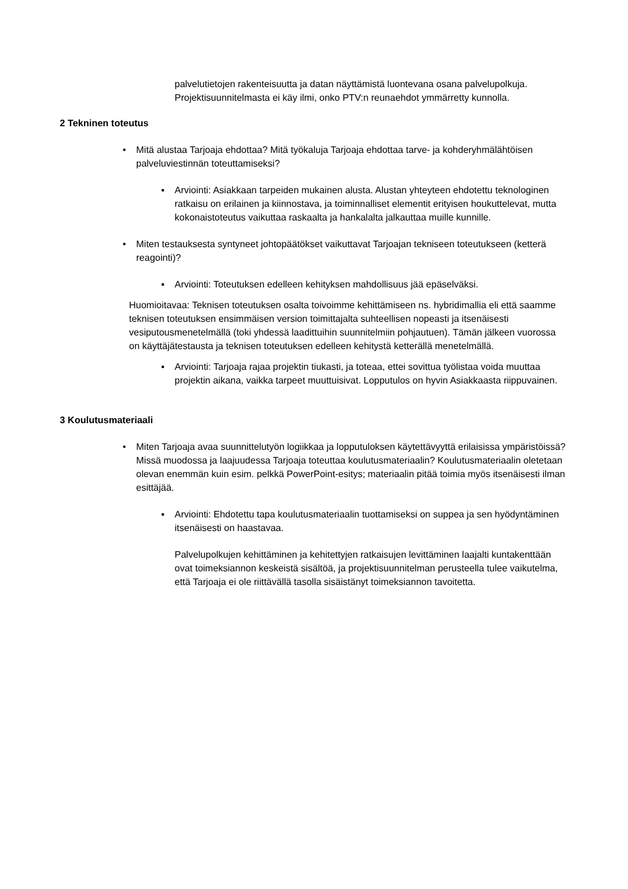palvelutietojen rakenteisuutta ja datan näyttämistä luontevana osana palvelupolkuja. Projektisuunnitelmasta ei käy ilmi, onko PTV:n reunaehdot ymmärretty kunnolla.
2 Tekninen toteutus
• Mitä alustaa Tarjoaja ehdottaa? Mitä työkaluja Tarjoaja ehdottaa tarve- ja kohderyhmälähtöisen palveluviestinnän toteuttamiseksi?
▪ Arviointi: Asiakkaan tarpeiden mukainen alusta. Alustan yhteyteen ehdotettu teknologinen ratkaisu on erilainen ja kiinnostava, ja toiminnalliset elementit erityisen houkuttelevat, mutta kokonaistoteutus vaikuttaa raskaalta ja hankalalta jalkauttaa muille kunnille.
• Miten testauksesta syntyneet johtopäätökset vaikuttavat Tarjoajan tekniseen toteutukseen (ketterä reagointi)?
▪ Arviointi: Toteutuksen edelleen kehityksen mahdollisuus jää epäselväksi.
Huomioitavaa: Teknisen toteutuksen osalta toivoimme kehittämiseen ns. hybridimallia eli että saamme teknisen toteutuksen ensimmäisen version toimittajalta suhteellisen nopeasti ja itsenäisesti vesiputousmenetelmällä (toki yhdessä laadittuihin suunnitelmiin pohjautuen). Tämän jälkeen vuorossa on käyttäjätestausta ja teknisen toteutuksen edelleen kehitystä ketterällä menetelmällä.
▪ Arviointi: Tarjoaja rajaa projektin tiukasti, ja toteaa, ettei sovittua työlistaa voida muuttaa projektin aikana, vaikka tarpeet muuttuisivat. Lopputulos on hyvin Asiakkaasta riippuvainen.
3 Koulutusmateriaali
• Miten Tarjoaja avaa suunnittelutyön logiikkaa ja lopputuloksen käytettävyyttä erilaisissa ympäristöissä? Missä muodossa ja laajuudessa Tarjoaja toteuttaa koulutusmateriaalin? Koulutusmateriaalin oletetaan olevan enemmän kuin esim. pelkkä PowerPoint-esitys; materiaalin pitää toimia myös itsenäisesti ilman esittäjää.
▪ Arviointi: Ehdotettu tapa koulutusmateriaalin tuottamiseksi on suppea ja sen hyödyntäminen itsenäisesti on haastavaa.
Palvelupolkujen kehittäminen ja kehitettyjen ratkaisujen levittäminen laajalti kuntakenttään ovat toimeksiannon keskeistä sisältöä, ja projektisuunnitelman perusteella tulee vaikutelma, että Tarjoaja ei ole riittävällä tasolla sisäistänyt toimeksiannon tavoitetta.